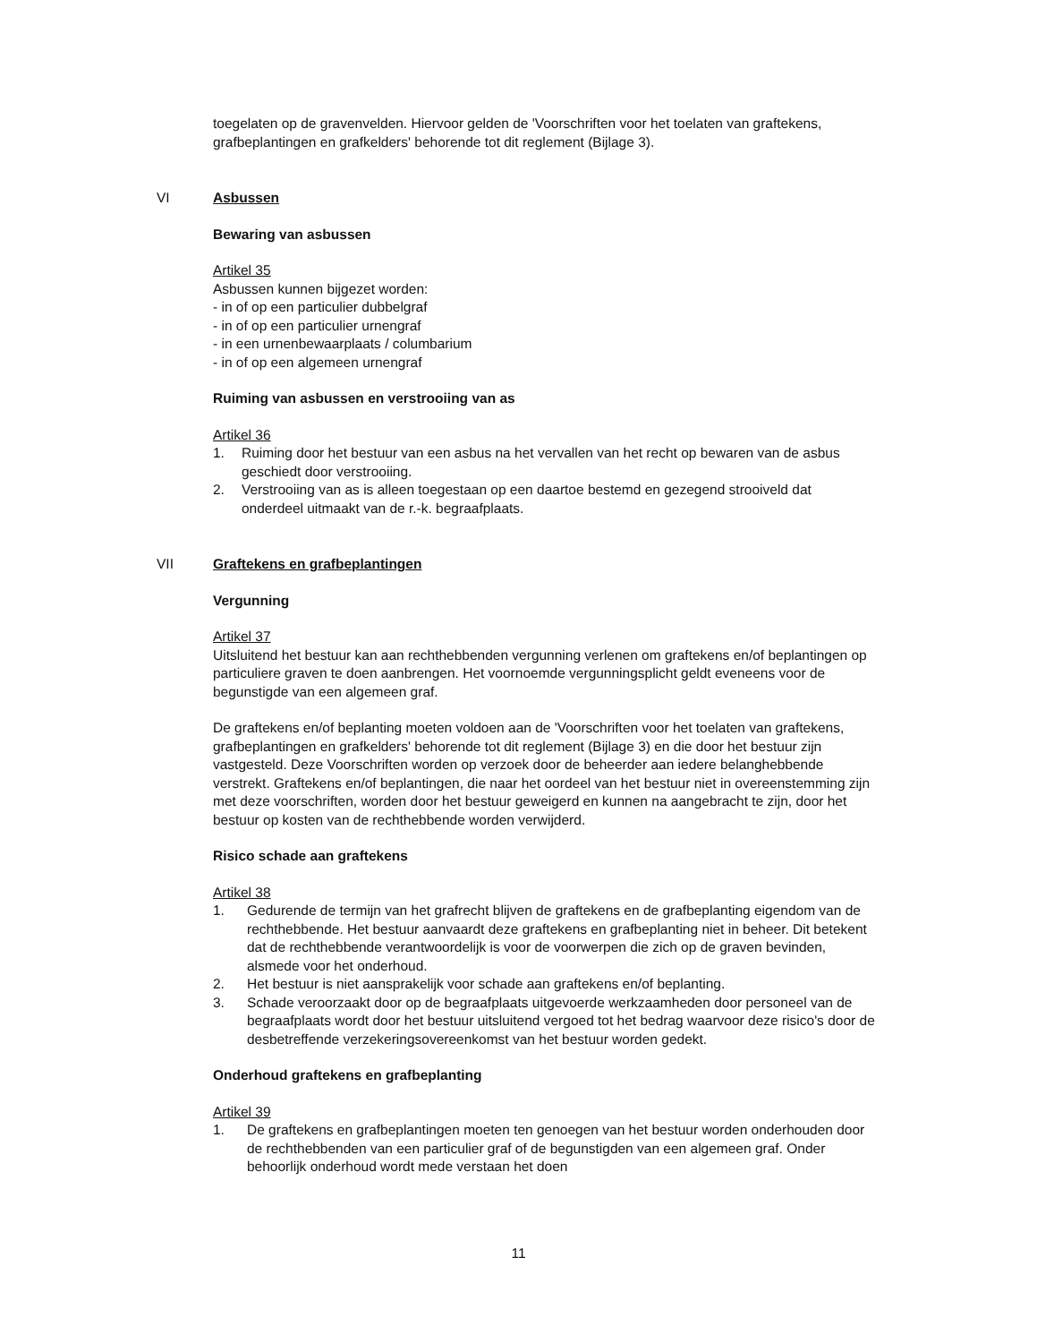toegelaten op de gravenvelden. Hiervoor gelden de 'Voorschriften voor het toelaten van graftekens, grafbeplantingen en grafkelders' behorende tot dit reglement (Bijlage 3).
VI Asbussen
Bewaring van asbussen
Artikel 35
Asbussen kunnen bijgezet worden:
- in of op een particulier dubbelgraf
- in of op een particulier urnengraf
- in een urnenbewaarplaats / columbarium
- in of op een algemeen urnengraf
Ruiming van asbussen en verstrooiing van as
Artikel 36
1. Ruiming door het bestuur van een asbus na het vervallen van het recht op bewaren van de asbus geschiedt door verstrooiing.
2. Verstrooiing van as is alleen toegestaan op een daartoe bestemd en gezegend strooiveld dat onderdeel uitmaakt van de r.-k. begraafplaats.
VII Graftekens en grafbeplantingen
Vergunning
Artikel 37
Uitsluitend het bestuur kan aan rechthebbenden vergunning verlenen om graftekens en/of beplantingen op particuliere graven te doen aanbrengen. Het voornoemde vergunningsplicht geldt eveneens voor de begunstigde van een algemeen graf.
De graftekens en/of beplanting moeten voldoen aan de 'Voorschriften voor het toelaten van graftekens, grafbeplantingen en grafkelders' behorende tot dit reglement (Bijlage 3) en die door het bestuur zijn vastgesteld. Deze Voorschriften worden op verzoek door de beheerder aan iedere belanghebbende verstrekt. Graftekens en/of beplantingen, die naar het oordeel van het bestuur niet in overeenstemming zijn met deze voorschriften, worden door het bestuur geweigerd en kunnen na aangebracht te zijn, door het bestuur op kosten van de rechthebbende worden verwijderd.
Risico schade aan graftekens
Artikel 38
1. Gedurende de termijn van het grafrecht blijven de graftekens en de grafbeplanting eigendom van de rechthebbende. Het bestuur aanvaardt deze graftekens en grafbeplanting niet in beheer. Dit betekent dat de rechthebbende verantwoordelijk is voor de voorwerpen die zich op de graven bevinden, alsmede voor het onderhoud.
2. Het bestuur is niet aansprakelijk voor schade aan graftekens en/of beplanting.
3. Schade veroorzaakt door op de begraafplaats uitgevoerde werkzaamheden door personeel van de begraafplaats wordt door het bestuur uitsluitend vergoed tot het bedrag waarvoor deze risico's door de desbetreffende verzekeringsovereenkomst van het bestuur worden gedekt.
Onderhoud graftekens en grafbeplanting
Artikel 39
1. De graftekens en grafbeplantingen moeten ten genoegen van het bestuur worden onderhouden door de rechthebbenden van een particulier graf of de begunstigden van een algemeen graf. Onder behoorlijk onderhoud wordt mede verstaan het doen
11